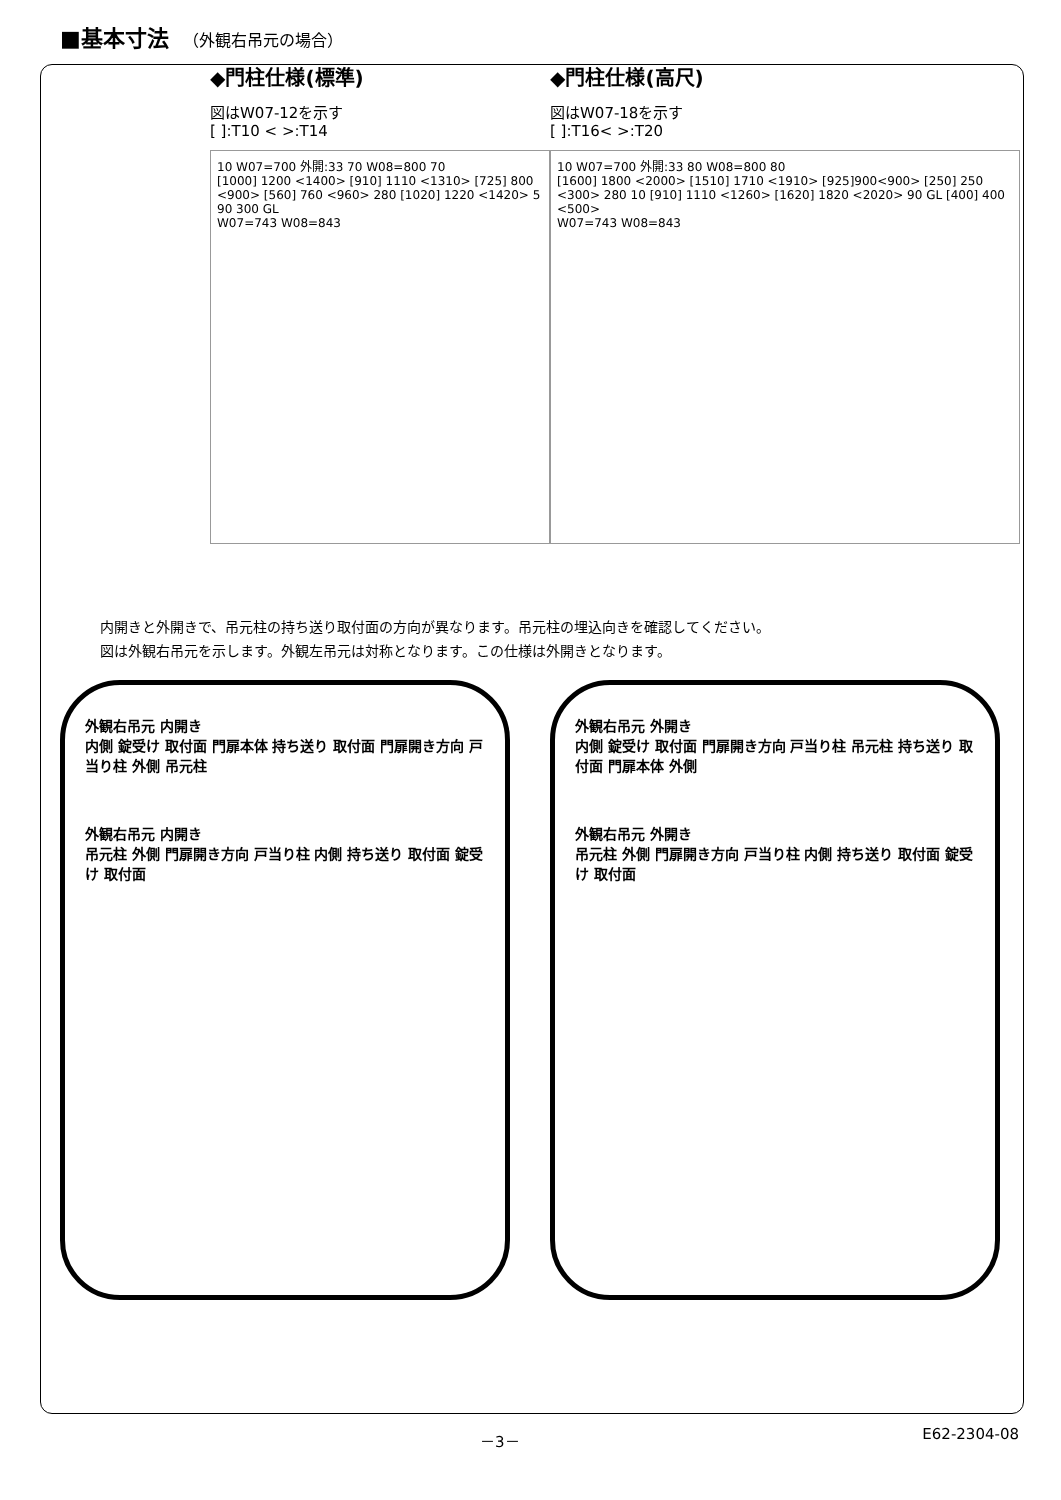■基本寸法 （外観右吊元の場合）
◆門柱仕様(標準)
図はW07-12を示す
[ ]:T10 < >:T14
10 W07=700 外開:33 70 W08=800 70
[1000] 1200 <1400> [910] 1110 <1310> [725] 800 <900> [560] 760 <960> 280 [1020] 1220 <1420> 5 90 300 GL
W07=743 W08=843
◆門柱仕様(高尺)
図はW07-18を示す
[ ]:T16< >:T20
10 W07=700 外開:33 80 W08=800 80
[1600] 1800 <2000> [1510] 1710 <1910> [925]900<900> [250] 250 <300> 280 10 [910] 1110 <1260> [1620] 1820 <2020> 90 GL [400] 400 <500>
W07=743 W08=843
内開きと外開きで、吊元柱の持ち送り取付面の方向が異なります。吊元柱の埋込向きを確認してください。
図は外観右吊元を示します。外観左吊元は対称となります。この仕様は外開きとなります。
外観右吊元 内開き
内側 錠受け 取付面 門扉本体 持ち送り 取付面 門扉開き方向 戸当り柱 外側 吊元柱
外観右吊元 内開き
吊元柱 外側 門扉開き方向 戸当り柱 内側 持ち送り 取付面 錠受け 取付面
外観右吊元 外開き
内側 錠受け 取付面 門扉開き方向 戸当り柱 吊元柱 持ち送り 取付面 門扉本体 外側
外観右吊元 外開き
吊元柱 外側 門扉開き方向 戸当り柱 内側 持ち送り 取付面 錠受け 取付面
－3－ E62-2304-08